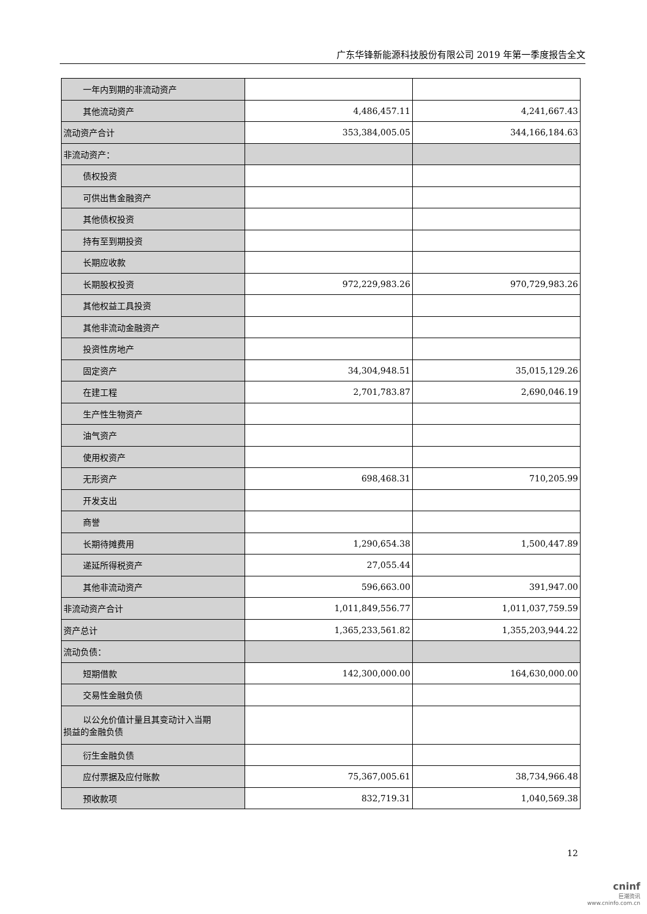广东华锋新能源科技股份有限公司 2019 年第一季度报告全文
| 一年内到期的非流动资产 | | |
| 其他流动资产 | 4,486,457.11 | 4,241,667.43 |
| 流动资产合计 | 353,384,005.05 | 344,166,184.63 |
| 非流动资产： | | |
| 债权投资 | | |
| 可供出售金融资产 | | |
| 其他债权投资 | | |
| 持有至到期投资 | | |
| 长期应收款 | | |
| 长期股权投资 | 972,229,983.26 | 970,729,983.26 |
| 其他权益工具投资 | | |
| 其他非流动金融资产 | | |
| 投资性房地产 | | |
| 固定资产 | 34,304,948.51 | 35,015,129.26 |
| 在建工程 | 2,701,783.87 | 2,690,046.19 |
| 生产性生物资产 | | |
| 油气资产 | | |
| 使用权资产 | | |
| 无形资产 | 698,468.31 | 710,205.99 |
| 开发支出 | | |
| 商誉 | | |
| 长期待摊费用 | 1,290,654.38 | 1,500,447.89 |
| 递延所得税资产 | 27,055.44 | |
| 其他非流动资产 | 596,663.00 | 391,947.00 |
| 非流动资产合计 | 1,011,849,556.77 | 1,011,037,759.59 |
| 资产总计 | 1,365,233,561.82 | 1,355,203,944.22 |
| 流动负债： | | |
| 短期借款 | 142,300,000.00 | 164,630,000.00 |
| 交易性金融负债 | | |
| 以公允价值计量且其变动计入当期 损益的金融负债 | | |
| 衍生金融负债 | | |
| 应付票据及应付账款 | 75,367,005.61 | 38,734,966.48 |
| 预收款项 | 832,719.31 | 1,040,569.38 |
12
cninf
巨潮资讯
www.cninfo.com.cn